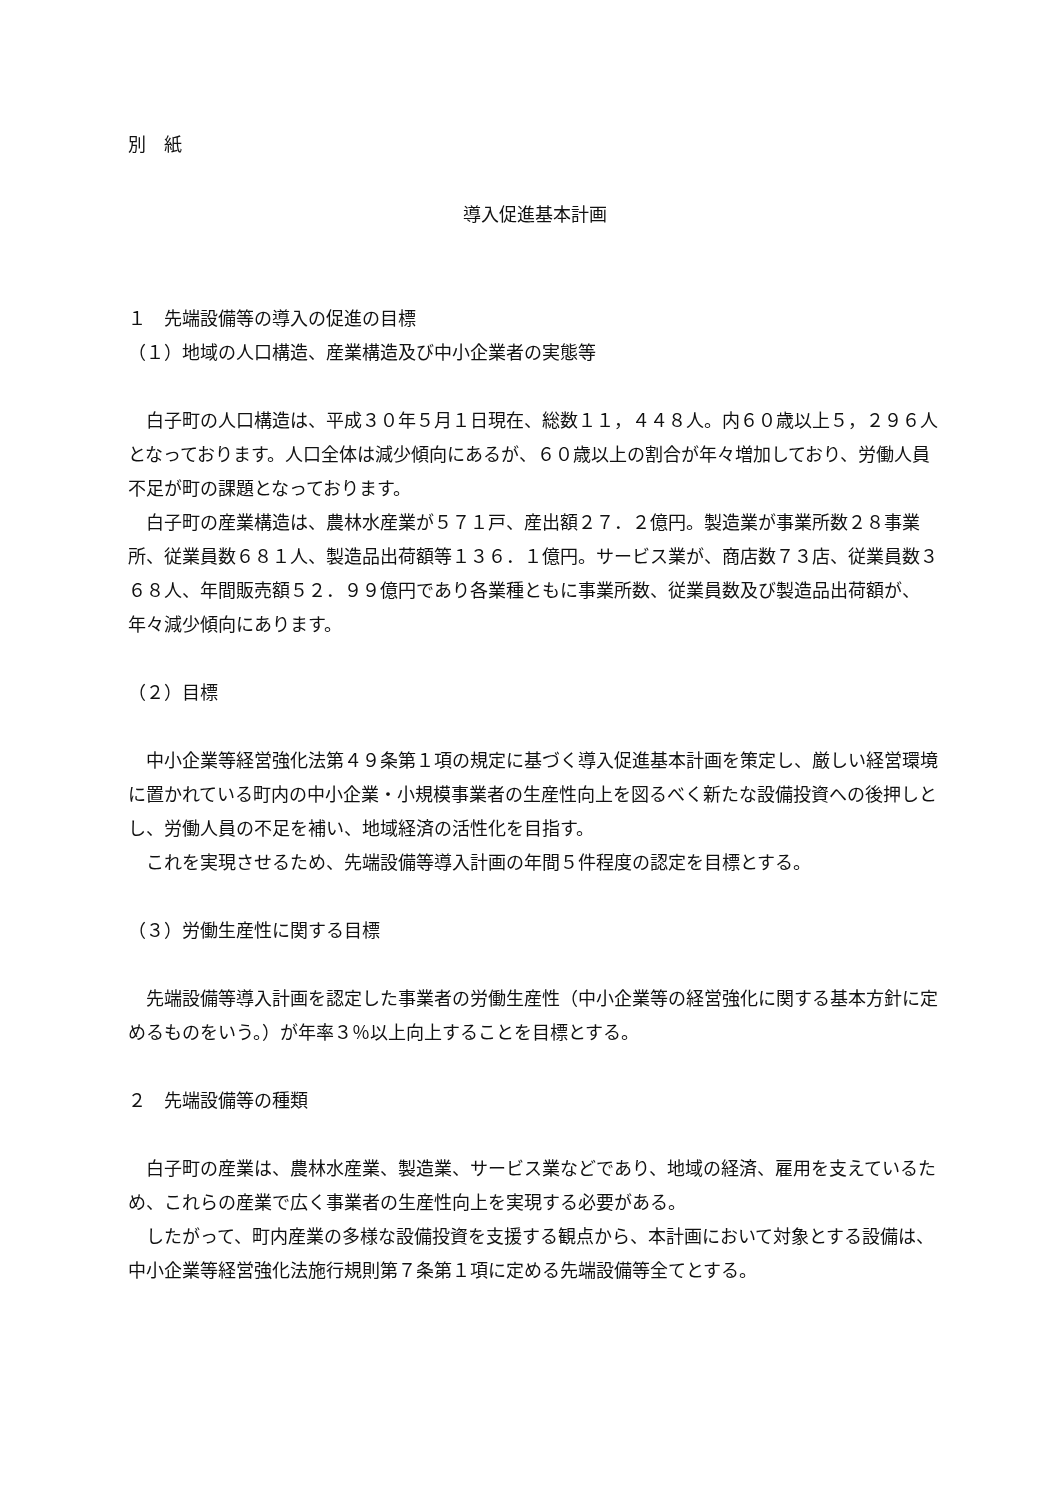別　紙
導入促進基本計画
１　先端設備等の導入の促進の目標
（１）地域の人口構造、産業構造及び中小企業者の実態等
　白子町の人口構造は、平成３０年５月１日現在、総数１１，４４８人。内６０歳以上５，２９６人となっております。人口全体は減少傾向にあるが、６０歳以上の割合が年々増加しており、労働人員不足が町の課題となっております。
　白子町の産業構造は、農林水産業が５７１戸、産出額２７．２億円。製造業が事業所数２８事業所、従業員数６８１人、製造品出荷額等１３６．１億円。サービス業が、商店数７３店、従業員数３６８人、年間販売額５２．９９億円であり各業種ともに事業所数、従業員数及び製造品出荷額が、年々減少傾向にあります。
（２）目標
　中小企業等経営強化法第４９条第１項の規定に基づく導入促進基本計画を策定し、厳しい経営環境に置かれている町内の中小企業・小規模事業者の生産性向上を図るべく新たな設備投資への後押しとし、労働人員の不足を補い、地域経済の活性化を目指す。
　これを実現させるため、先端設備等導入計画の年間５件程度の認定を目標とする。
（３）労働生産性に関する目標
　先端設備等導入計画を認定した事業者の労働生産性（中小企業等の経営強化に関する基本方針に定めるものをいう。）が年率３％以上向上することを目標とする。
２　先端設備等の種類
　白子町の産業は、農林水産業、製造業、サービス業などであり、地域の経済、雇用を支えているため、これらの産業で広く事業者の生産性向上を実現する必要がある。
　したがって、町内産業の多様な設備投資を支援する観点から、本計画において対象とする設備は、中小企業等経営強化法施行規則第７条第１項に定める先端設備等全てとする。